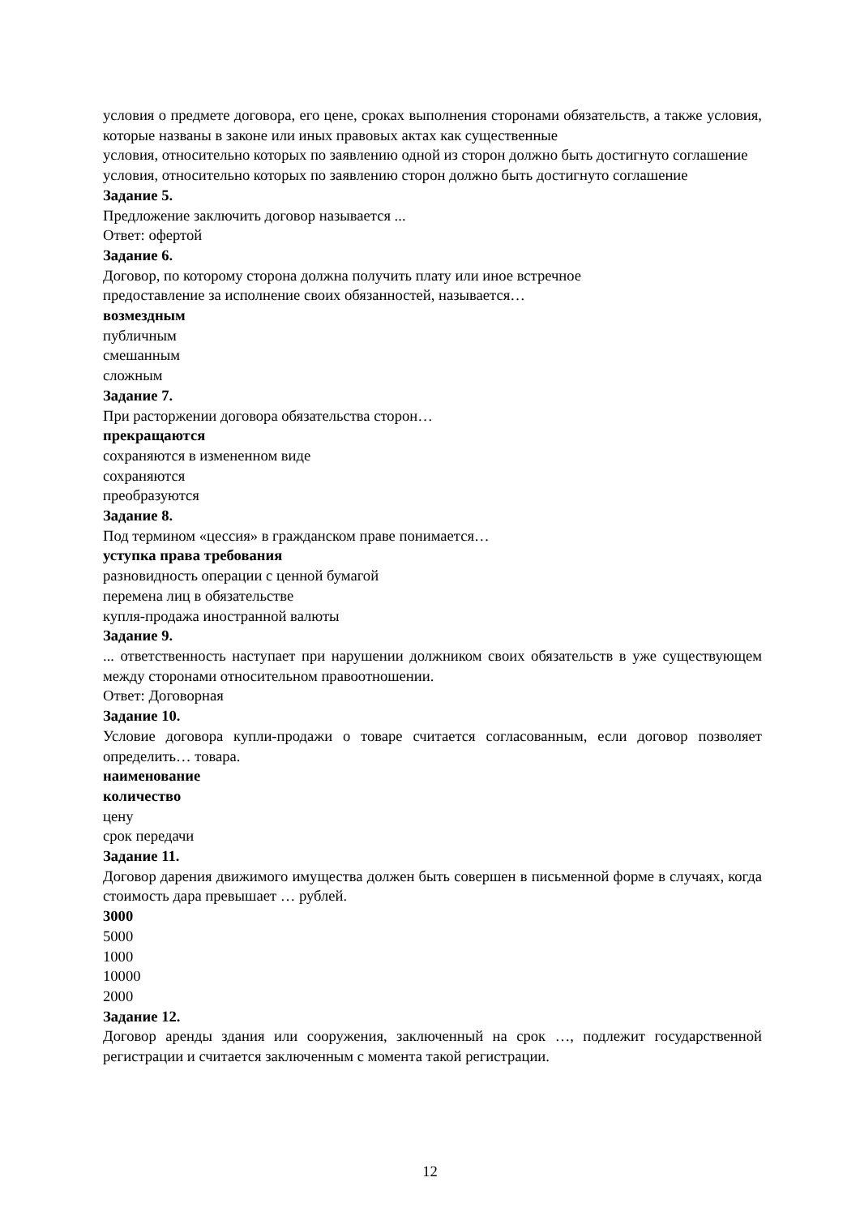условия о предмете договора, его цене, сроках выполнения сторонами обязательств, а также условия, которые названы в законе или иных правовых актах как существенные
условия, относительно которых по заявлению одной из сторон должно быть достигнуто соглашение
условия, относительно которых по заявлению сторон должно быть достигнуто соглашение
Задание 5.
Предложение заключить договор называется ...
Ответ: офертой
Задание 6.
Договор, по которому сторона должна получить плату или иное встречное
предоставление за исполнение своих обязанностей, называется…
возмездным
публичным
смешанным
сложным
Задание 7.
При расторжении договора обязательства сторон…
прекращаются
сохраняются в измененном виде
сохраняются
преобразуются
Задание 8.
Под термином «цессия» в гражданском праве понимается…
уступка права требования
разновидность операции с ценной бумагой
перемена лиц в обязательстве
купля-продажа иностранной валюты
Задание 9.
... ответственность наступает при нарушении должником своих обязательств в уже существующем между сторонами относительном правоотношении.
Ответ: Договорная
Задание 10.
Условие договора купли-продажи о товаре считается согласованным, если договор позволяет определить… товара.
наименование
количество
цену
срок передачи
Задание 11.
Договор дарения движимого имущества должен быть совершен в письменной форме в случаях, когда стоимость дара превышает … рублей.
3000
5000
1000
10000
2000
Задание 12.
Договор аренды здания или сооружения, заключенный на срок …, подлежит государственной регистрации и считается заключенным с момента такой регистрации.
12